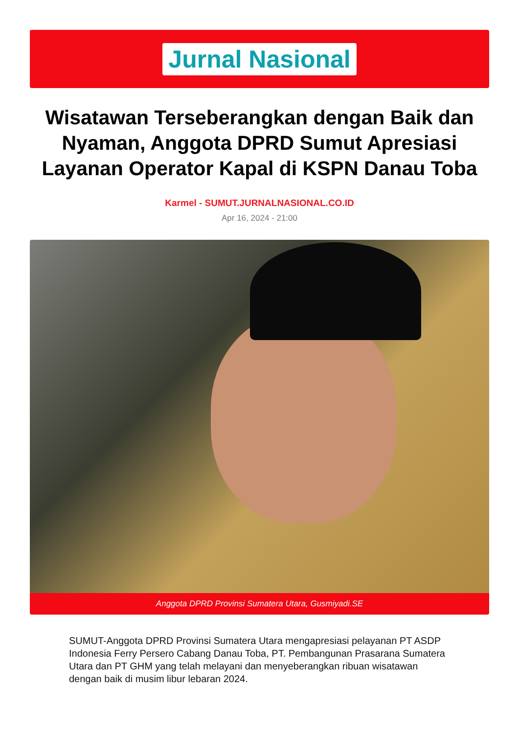Jurnal Nasional
Wisatawan Terseberangkan dengan Baik dan Nyaman, Anggota DPRD Sumut Apresiasi Layanan Operator Kapal di KSPN Danau Toba
Karmel - SUMUT.JURNALNASIONAL.CO.ID
Apr 16, 2024 - 21:00
Anggota DPRD Provinsi Sumatera Utara, Gusmiyadi.SE
SUMUT-Anggota DPRD Provinsi Sumatera Utara mengapresiasi pelayanan PT ASDP Indonesia Ferry Persero Cabang Danau Toba, PT. Pembangunan Prasarana Sumatera Utara dan PT GHM yang telah melayani dan menyeberangkan ribuan wisatawan dengan baik di musim libur lebaran 2024.